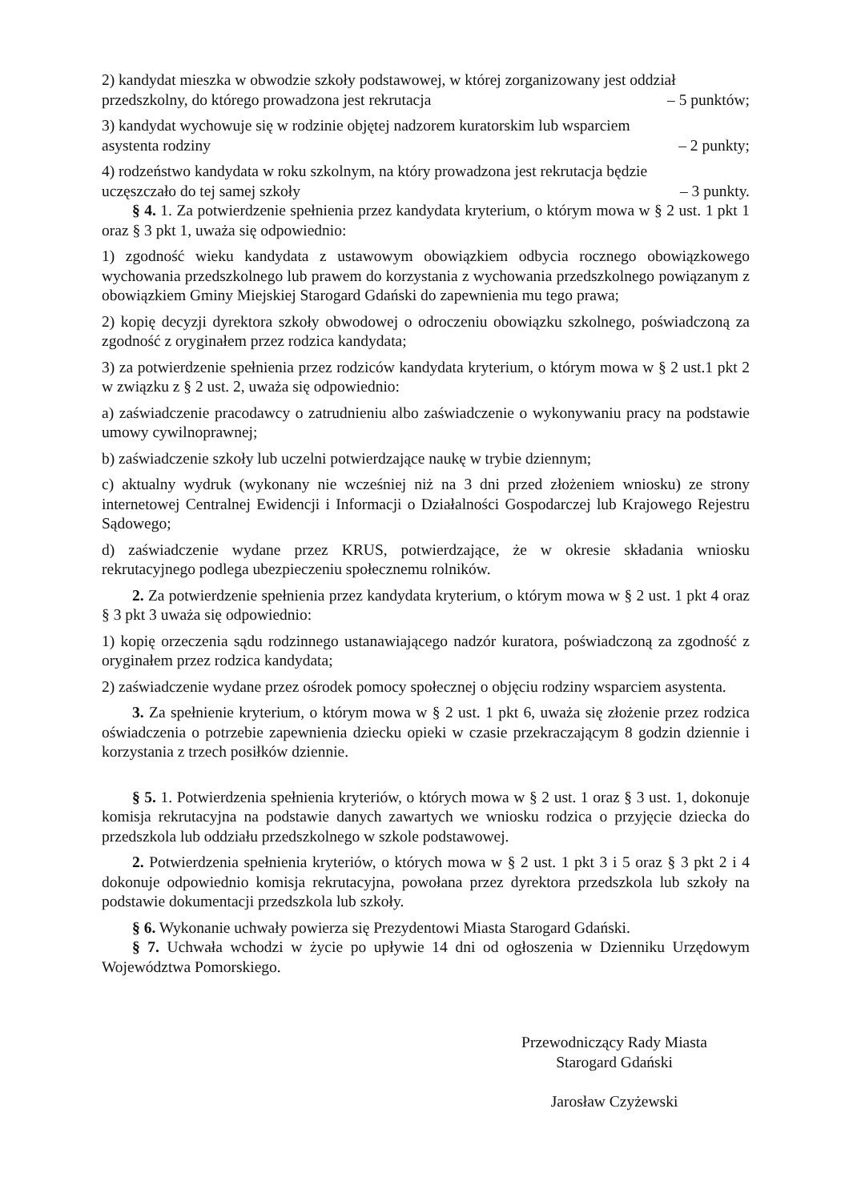2) kandydat mieszka w obwodzie szkoły podstawowej, w której zorganizowany jest oddział
przedszkolny, do którego prowadzona jest rekrutacja – 5 punktów;
3) kandydat wychowuje się w rodzinie objętej nadzorem kuratorskim lub wsparciem
asystenta rodziny – 2 punkty;
4) rodzeństwo kandydata w roku szkolnym, na który prowadzona jest rekrutacja będzie
uczęszczało do tej samej szkoły – 3 punkty.
§ 4. 1. Za potwierdzenie spełnienia przez kandydata kryterium, o którym mowa w § 2 ust. 1 pkt 1 oraz § 3 pkt 1, uważa się odpowiednio:
1) zgodność wieku kandydata z ustawowym obowiązkiem odbycia rocznego obowiązkowego wychowania przedszkolnego lub prawem do korzystania z wychowania przedszkolnego powiązanym z obowiązkiem Gminy Miejskiej Starogard Gdański do zapewnienia mu tego prawa;
2) kopię decyzji dyrektora szkoły obwodowej o odroczeniu obowiązku szkolnego, poświadczoną za zgodność z oryginałem przez rodzica kandydata;
3) za potwierdzenie spełnienia przez rodziców kandydata kryterium, o którym mowa w § 2 ust.1 pkt 2 w związku z § 2 ust. 2, uważa się odpowiednio:
a) zaświadczenie pracodawcy o zatrudnieniu albo zaświadczenie o wykonywaniu pracy na podstawie umowy cywilnoprawnej;
b) zaświadczenie szkoły lub uczelni potwierdzające naukę w trybie dziennym;
c) aktualny wydruk (wykonany nie wcześniej niż na 3 dni przed złożeniem wniosku) ze strony internetowej Centralnej Ewidencji i Informacji o Działalności Gospodarczej lub Krajowego Rejestru Sądowego;
d) zaświadczenie wydane przez KRUS, potwierdzające, że w okresie składania wniosku rekrutacyjnego podlega ubezpieczeniu społecznemu rolników.
2. Za potwierdzenie spełnienia przez kandydata kryterium, o którym mowa w § 2 ust. 1 pkt 4 oraz § 3 pkt 3 uważa się odpowiednio:
1) kopię orzeczenia sądu rodzinnego ustanawiającego nadzór kuratora, poświadczoną za zgodność z oryginałem przez rodzica kandydata;
2) zaświadczenie wydane przez ośrodek pomocy społecznej o objęciu rodziny wsparciem asystenta.
3. Za spełnienie kryterium, o którym mowa w § 2 ust. 1 pkt 6, uważa się złożenie przez rodzica oświadczenia o potrzebie zapewnienia dziecku opieki w czasie przekraczającym 8 godzin dziennie i korzystania z trzech posiłków dziennie.
§ 5. 1. Potwierdzenia spełnienia kryteriów, o których mowa w § 2 ust. 1 oraz § 3 ust. 1, dokonuje komisja rekrutacyjna na podstawie danych zawartych we wniosku rodzica o przyjęcie dziecka do przedszkola lub oddziału przedszkolnego w szkole podstawowej.
2. Potwierdzenia spełnienia kryteriów, o których mowa w § 2 ust. 1 pkt 3 i 5 oraz § 3 pkt 2 i 4 dokonuje odpowiednio komisja rekrutacyjna, powołana przez dyrektora przedszkola lub szkoły na podstawie dokumentacji przedszkola lub szkoły.
§ 6. Wykonanie uchwały powierza się Prezydentowi Miasta Starogard Gdański.
§ 7. Uchwała wchodzi w życie po upływie 14 dni od ogłoszenia w Dzienniku Urzędowym Województwa Pomorskiego.
Przewodniczący Rady Miasta
Starogard Gdański
Jarosław Czyżewski